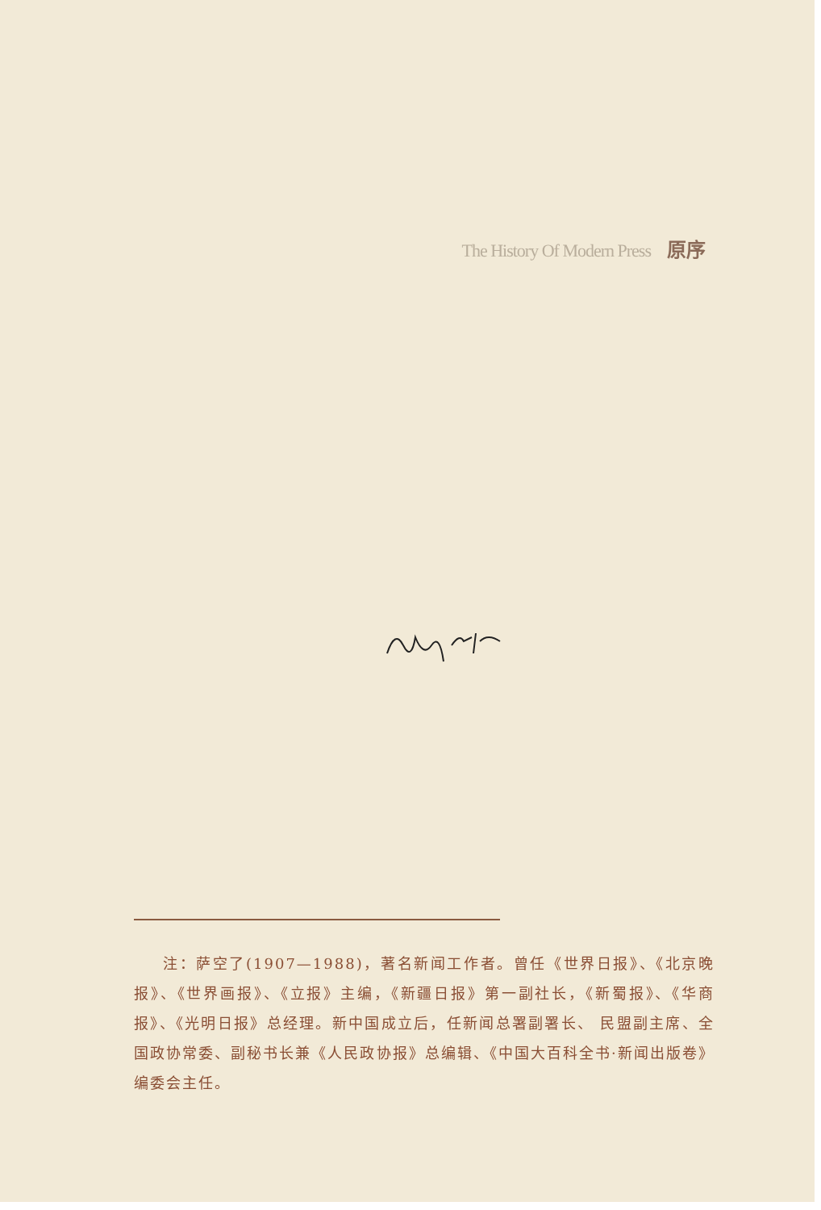The History Of Modern Press 原序
注：萨空了(1907—1988)，著名新闻工作者。曾任《世界日报》、《北京晚报》、《世界画报》、《立报》主编，《新疆日报》第一副社长，《新蜀报》、《华商报》、《光明日报》总经理。新中国成立后，任新闻总署副署长、 民盟副主席、全国政协常委、副秘书长兼《人民政协报》总编辑、《中国大百科全书·新闻出版卷》编委会主任。